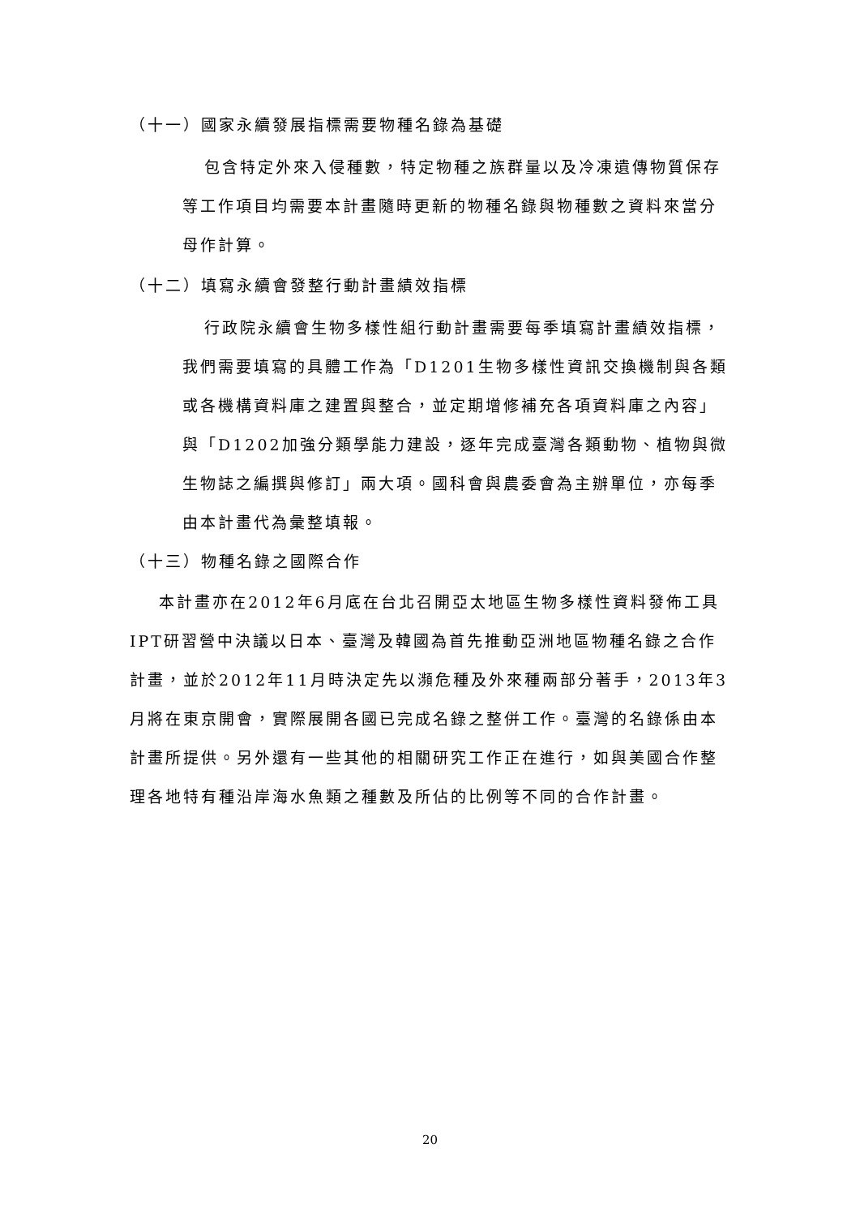（十一）國家永續發展指標需要物種名錄為基礎
包含特定外來入侵種數，特定物種之族群量以及冷凍遺傳物質保存等工作項目均需要本計畫隨時更新的物種名錄與物種數之資料來當分母作計算。
（十二）填寫永續會發整行動計畫績效指標
行政院永續會生物多樣性組行動計畫需要每季填寫計畫績效指標，我們需要填寫的具體工作為「D1201生物多樣性資訊交換機制與各類或各機構資料庫之建置與整合，並定期增修補充各項資料庫之內容」與「D1202加強分類學能力建設，逐年完成臺灣各類動物、植物與微生物誌之編撰與修訂」兩大項。國科會與農委會為主辦單位，亦每季由本計畫代為彙整填報。
（十三）物種名錄之國際合作
本計畫亦在2012年6月底在台北召開亞太地區生物多樣性資料發佈工具IPT研習營中決議以日本、臺灣及韓國為首先推動亞洲地區物種名錄之合作計畫，並於2012年11月時決定先以瀕危種及外來種兩部分著手，2013年3月將在東京開會，實際展開各國已完成名錄之整併工作。臺灣的名錄係由本計畫所提供。另外還有一些其他的相關研究工作正在進行，如與美國合作整理各地特有種沿岸海水魚類之種數及所佔的比例等不同的合作計畫。
20